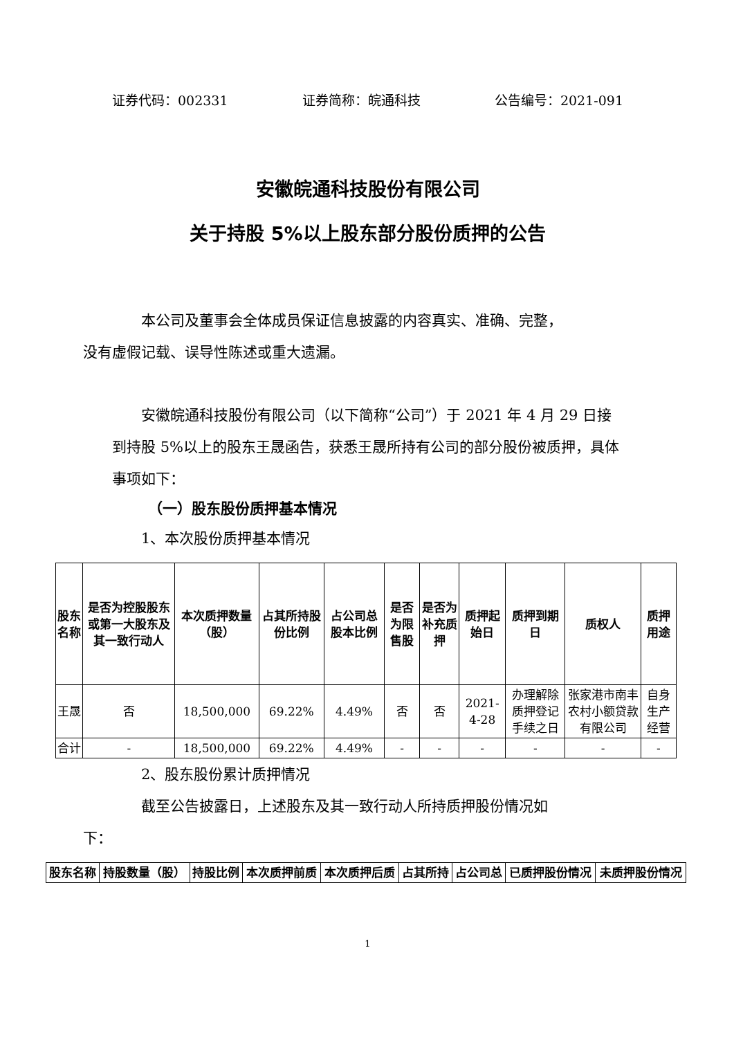证券代码：002331 证券简称：皖通科技 公告编号：2021-091
安徽皖通科技股份有限公司
关于持股 5%以上股东部分股份质押的公告
本公司及董事会全体成员保证信息披露的内容真实、准确、完整，
没有虚假记载、误导性陈述或重大遗漏。
安徽皖通科技股份有限公司（以下简称“公司”）于 2021 年 4 月 29 日接到持股 5%以上的股东王晟函告，获悉王晟所持有公司的部分股份被质押，具体事项如下：
（一）股东股份质押基本情况
1、本次股份质押基本情况
| 股东名称 | 是否为控股股东或第一大股东及其一致行动人 | 本次质押数量（股） | 占其所持股份比例 | 占公司总股本比例 | 是否为限售股 | 是否为补充质押 | 质押起始日 | 质押到期日 | 质权人 | 质押用途 |
| --- | --- | --- | --- | --- | --- | --- | --- | --- | --- | --- |
| 王晟 | 否 | 18,500,000 | 69.22% | 4.49% | 否 | 否 | 2021-4-28 | 办理解除质押登记手续之日 | 张家港市南丰农村小额贷款有限公司 | 自身生产经营 |
| 合计 | - | 18,500,000 | 69.22% | 4.49% | - | - | - | - | - | - |
2、股东股份累计质押情况
截至公告披露日，上述股东及其一致行动人所持质押股份情况如
下：
| 股东名称 | 持股数量（股） | 持股比例 | 本次质押前质 | 本次质押后质 | 占其所持 | 占公司总 | 已质押股份情况 | 未质押股份情况 |
| --- | --- | --- | --- | --- | --- | --- | --- | --- |
1